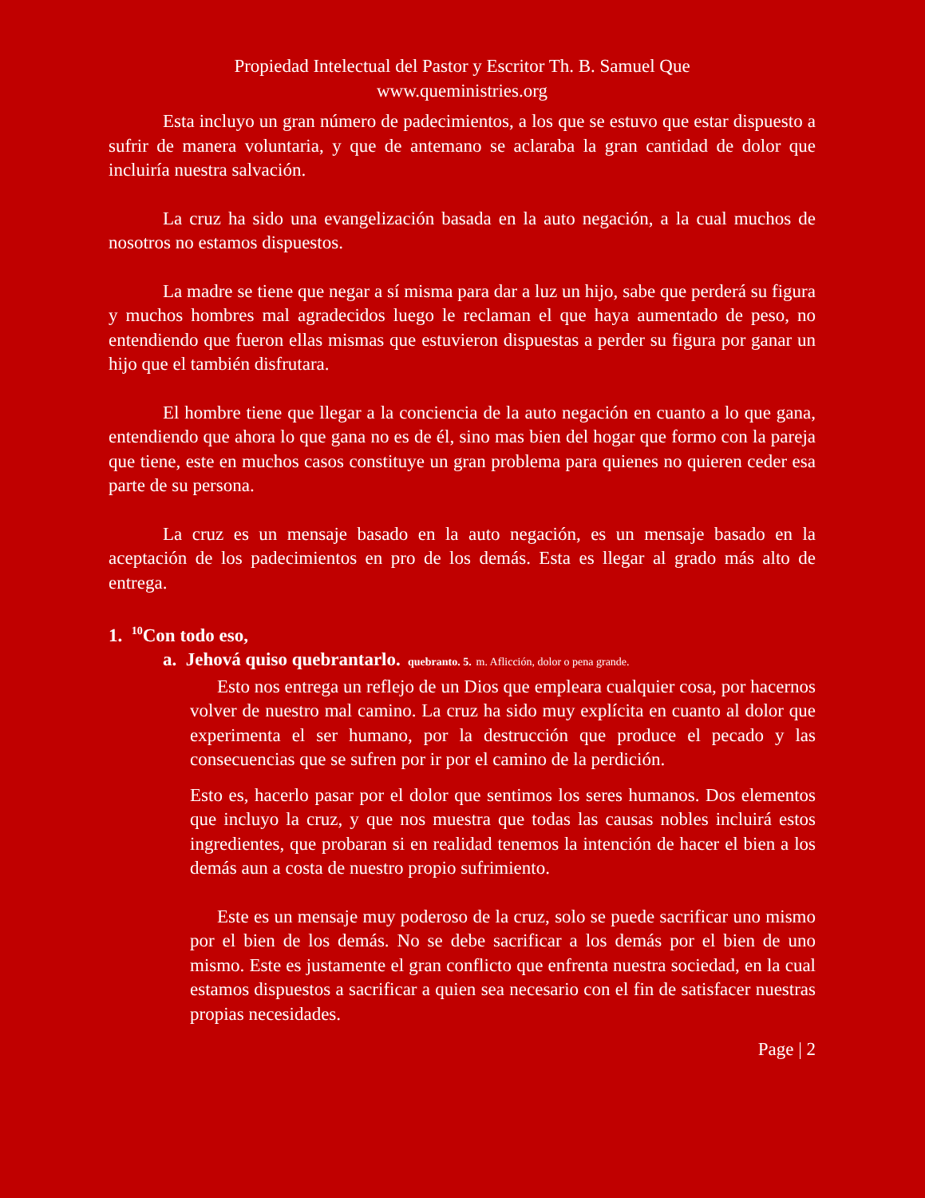Propiedad Intelectual del Pastor y Escritor Th. B. Samuel Que
www.queministries.org
Esta incluyo un gran número de padecimientos, a los que se estuvo que estar dispuesto a sufrir de manera voluntaria, y que de antemano se aclaraba la gran cantidad de dolor que incluiría nuestra salvación.
La cruz ha sido una evangelización basada en la auto negación, a la cual muchos de nosotros no estamos dispuestos.
La madre se tiene que negar a sí misma para dar a luz un hijo, sabe que perderá su figura y muchos hombres mal agradecidos luego le reclaman el que haya aumentado de peso, no entendiendo que fueron ellas mismas que estuvieron dispuestas a perder su figura por ganar un hijo que el también disfrutara.
El hombre tiene que llegar a la conciencia de la auto negación en cuanto a lo que gana, entendiendo que ahora lo que gana no es de él, sino mas bien del hogar que formo con la pareja que tiene, este en muchos casos constituye un gran problema para quienes no quieren ceder esa parte de su persona.
La cruz es un mensaje basado en la auto negación, es un mensaje basado en la aceptación de los padecimientos en pro de los demás. Esta es llegar al grado más alto de entrega.
1. <sup>10</sup>Con todo eso,
a. Jehová quiso quebrantarlo. quebranto. 5. m. Aflicción, dolor o pena grande.
Esto nos entrega un reflejo de un Dios que empleara cualquier cosa, por hacernos volver de nuestro mal camino. La cruz ha sido muy explícita en cuanto al dolor que experimenta el ser humano, por la destrucción que produce el pecado y las consecuencias que se sufren por ir por el camino de la perdición.
Esto es, hacerlo pasar por el dolor que sentimos los seres humanos. Dos elementos que incluyo la cruz, y que nos muestra que todas las causas nobles incluirá estos ingredientes, que probaran si en realidad tenemos la intención de hacer el bien a los demás aun a costa de nuestro propio sufrimiento.
Este es un mensaje muy poderoso de la cruz, solo se puede sacrificar uno mismo por el bien de los demás. No se debe sacrificar a los demás por el bien de uno mismo. Este es justamente el gran conflicto que enfrenta nuestra sociedad, en la cual estamos dispuestos a sacrificar a quien sea necesario con el fin de satisfacer nuestras propias necesidades.
Page | 2